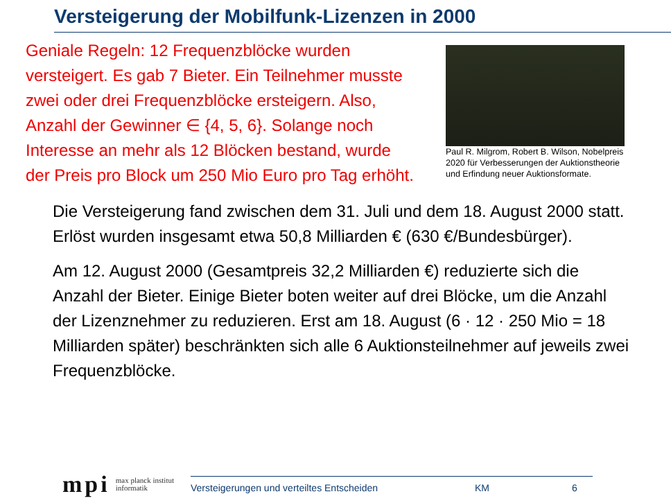Versteigerung der Mobilfunk-Lizenzen in 2000
Geniale Regeln: 12 Frequenzblöcke wurden versteigert. Es gab 7 Bieter. Ein Teilnehmer musste zwei oder drei Frequenzblöcke ersteigern. Also, Anzahl der Gewinner ∈ {4, 5, 6}. Solange noch Interesse an mehr als 12 Blöcken bestand, wurde der Preis pro Block um 250 Mio Euro pro Tag erhöht.
Paul R. Milgrom, Robert B. Wilson, Nobelpreis 2020 für Verbesserungen der Auktionstheorie und Erfindung neuer Auktionsformate.
Die Versteigerung fand zwischen dem 31. Juli und dem 18. August 2000 statt. Erlöst wurden insgesamt etwa 50,8 Milliarden € (630 €/Bundesbürger).
Am 12. August 2000 (Gesamtpreis 32,2 Milliarden €) reduzierte sich die Anzahl der Bieter. Einige Bieter boten weiter auf drei Blöcke, um die Anzahl der Lizenznehmer zu reduzieren. Erst am 18. August (6 · 12 · 250 Mio = 18 Milliarden später) beschränkten sich alle 6 Auktionsteilnehmer auf jeweils zwei Frequenzblöcke.
mpi max planck institut
informatik
Versteigerungen und verteiltes Entscheiden KM 6